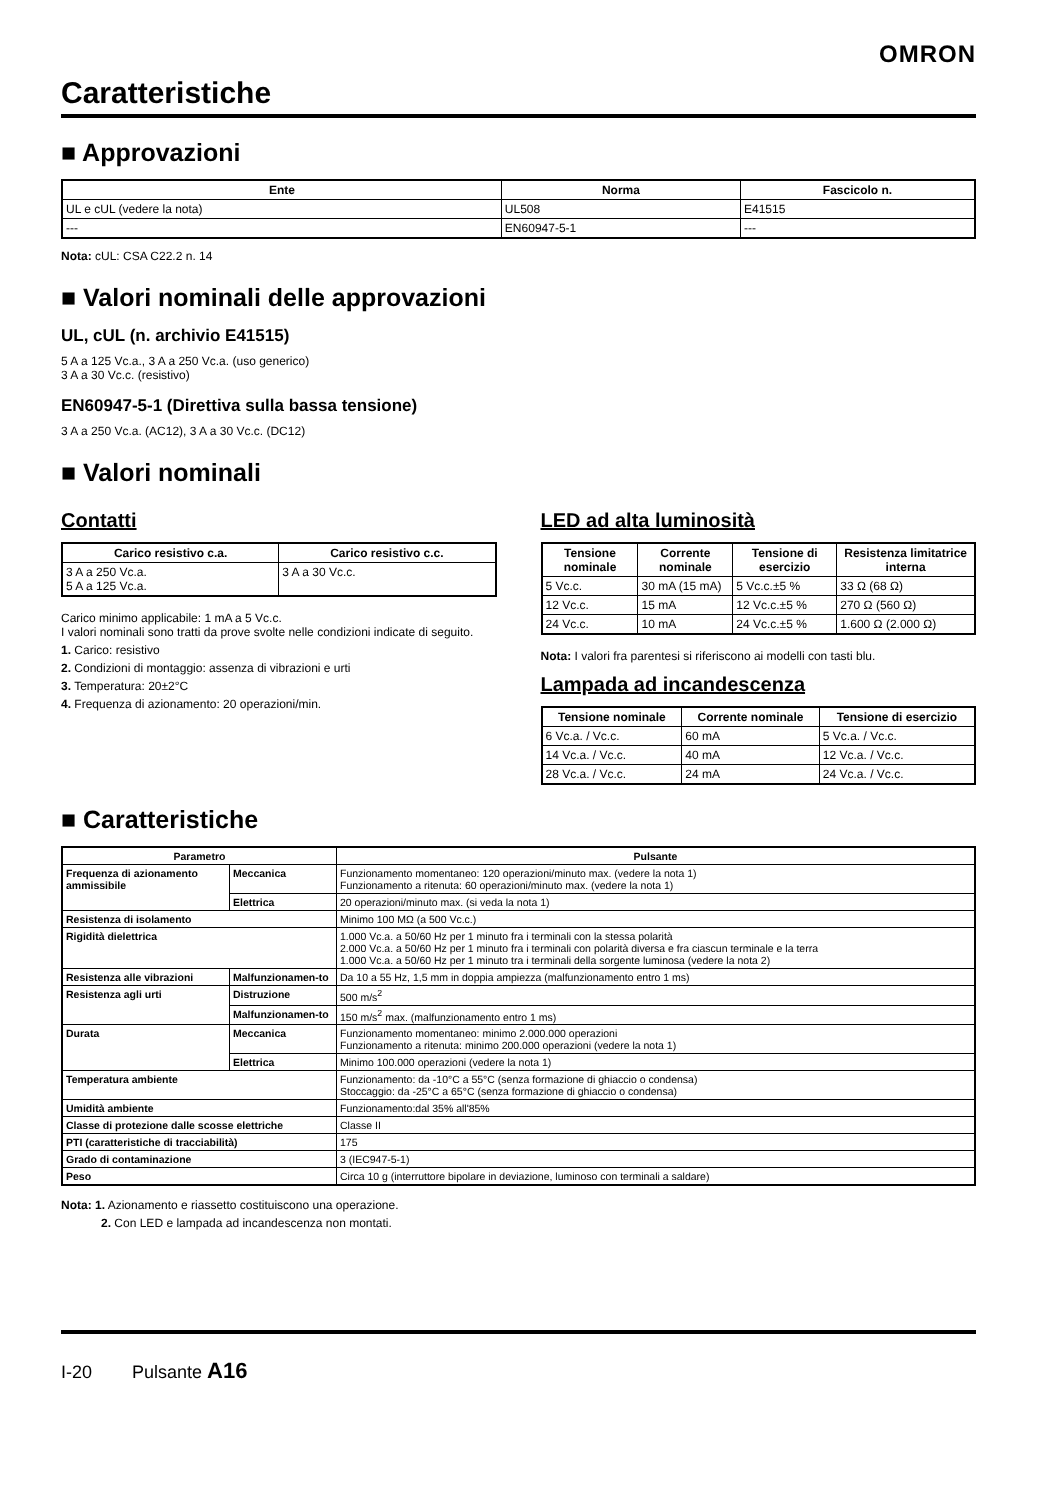OMRON
Caratteristiche
■ Approvazioni
| Ente | Norma | Fascicolo n. |
| --- | --- | --- |
| UL e cUL (vedere la nota) | UL508 | E41515 |
| --- | EN60947-5-1 | --- |
Nota: cUL: CSA C22.2 n. 14
■ Valori nominali delle approvazioni
UL, cUL (n. archivio E41515)
5 A a 125 Vc.a., 3 A a 250 Vc.a. (uso generico)
3 A a 30 Vc.c. (resistivo)
EN60947-5-1 (Direttiva sulla bassa tensione)
3 A a 250 Vc.a. (AC12), 3 A a 30 Vc.c. (DC12)
■ Valori nominali
Contatti
| Carico resistivo c.a. | Carico resistivo c.c. |
| --- | --- |
| 3 A a 250 Vc.a. 5 A a 125 Vc.a. | 3 A a 30 Vc.c. |
Carico minimo applicabile: 1 mA a 5 Vc.c.
I valori nominali sono tratti da prove svolte nelle condizioni indicate di seguito.
1. Carico: resistivo
2. Condizioni di montaggio: assenza di vibrazioni e urti
3. Temperatura: 20±2°C
4. Frequenza di azionamento: 20 operazioni/min.
LED ad alta luminosità
| Tensione nominale | Corrente nominale | Tensione di esercizio | Resistenza limitatrice interna |
| --- | --- | --- | --- |
| 5 Vc.c. | 30 mA (15 mA) | 5 Vc.c.±5 % | 33 Ω (68 Ω) |
| 12 Vc.c. | 15 mA | 12 Vc.c.±5 % | 270 Ω (560 Ω) |
| 24 Vc.c. | 10 mA | 24 Vc.c.±5 % | 1.600 Ω (2.000 Ω) |
Nota: I valori fra parentesi si riferiscono ai modelli con tasti blu.
Lampada ad incandescenza
| Tensione nominale | Corrente nominale | Tensione di esercizio |
| --- | --- | --- |
| 6 Vc.a. / Vc.c. | 60 mA | 5 Vc.a. / Vc.c. |
| 14 Vc.a. / Vc.c. | 40 mA | 12 Vc.a. / Vc.c. |
| 28 Vc.a. / Vc.c. | 24 mA | 24 Vc.a. / Vc.c. |
■ Caratteristiche
| Parametro | | Pulsante |
| --- | --- | --- |
| Frequenza di azionamento ammissibile | Meccanica | Funzionamento momentaneo: 120 operazioni/minuto max. (vedere la nota 1) Funzionamento a ritenuta: 60 operazioni/minuto max. (vedere la nota 1) |
| | Elettrica | 20 operazioni/minuto max. (si veda la nota 1) |
| Resistenza di isolamento | | Minimo 100 MΩ (a 500 Vc.c.) |
| Rigidità dielettrica | | 1.000 Vc.a. a 50/60 Hz per 1 minuto fra i terminali con la stessa polarità 2.000 Vc.a. a 50/60 Hz per 1 minuto fra i terminali con polarità diversa e fra ciascun terminale e la terra 1.000 Vc.a. a 50/60 Hz per 1 minuto tra i terminali della sorgente luminosa (vedere la nota 2) |
| Resistenza alle vibrazioni | Malfunzionamen-to | Da 10 a 55 Hz, 1,5 mm in doppia ampiezza (malfunzionamento entro 1 ms) |
| Resistenza agli urti | Distruzione | 500 m/s<sup>2</sup> |
| | Malfunzionamen-to | 150 m/s<sup>2</sup> max. (malfunzionamento entro 1 ms) |
| Durata | Meccanica | Funzionamento momentaneo: minimo 2.000.000 operazioni Funzionamento a ritenuta: minimo 200.000 operazioni (vedere la nota 1) |
| | Elettrica | Minimo 100.000 operazioni (vedere la nota 1) |
| Temperatura ambiente | | Funzionamento: da -10°C a 55°C (senza formazione di ghiaccio o condensa) Stoccaggio: da -25°C a 65°C (senza formazione di ghiaccio o condensa) |
| Umidità ambiente | | Funzionamento:dal 35% all'85% |
| Classe di protezione dalle scosse elettriche | | Classe II |
| PTI (caratteristiche di tracciabilità) | | 175 |
| Grado di contaminazione | | 3 (IEC947-5-1) |
| Peso | | Circa 10 g (interruttore bipolare in deviazione, luminoso con terminali a saldare) |
Nota: 1. Azionamento e riassetto costituiscono una operazione.
2. Con LED e lampada ad incandescenza non montati.
I-20 Pulsante A16